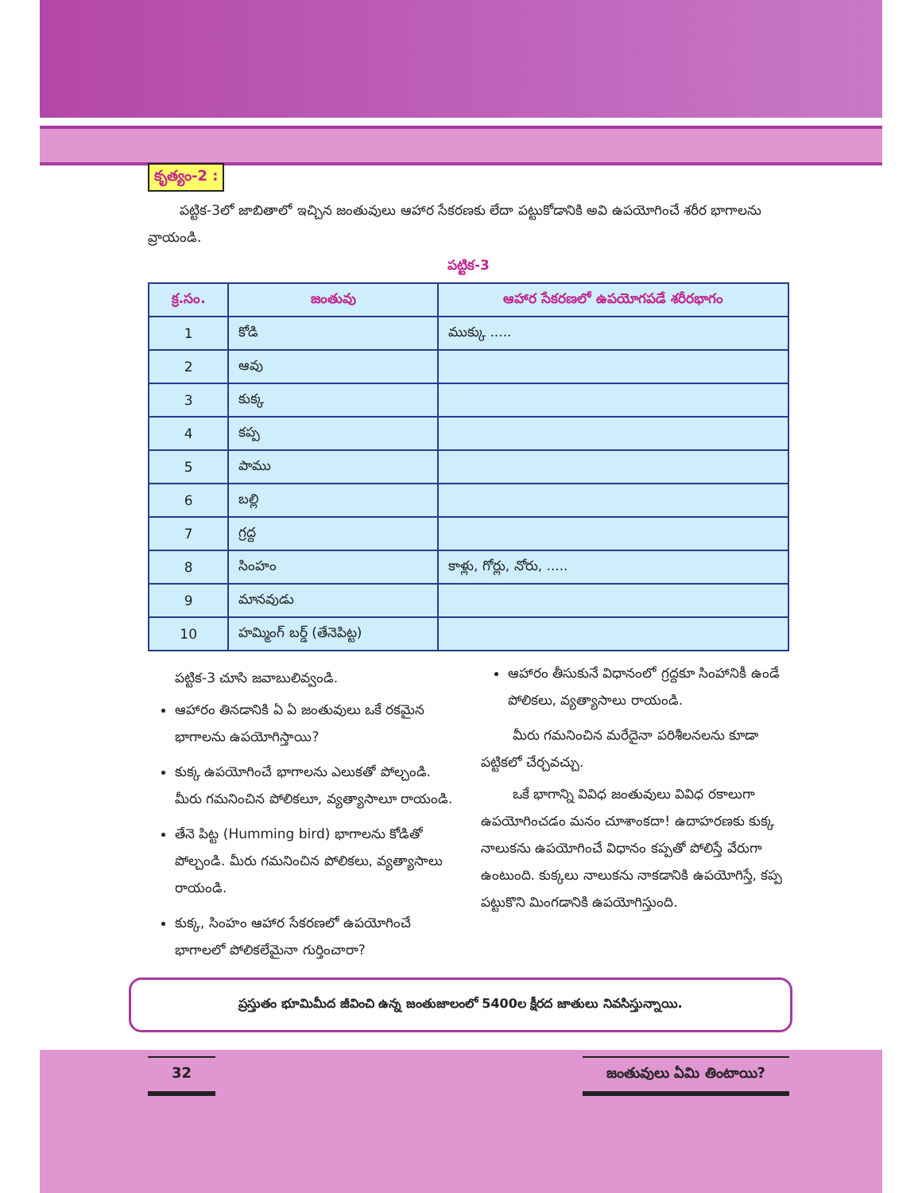కృత్యం-2 :
పట్టిక-3లో జాబితాలో ఇచ్చిన జంతువులు ఆహార సేకరణకు లేదా పట్టుకోడానికి అవి ఉపయోగించే శరీర భాగాలను వ్రాయండి.
పట్టిక-3
| క్ర.సం. | జంతువు | ఆహార సేకరణలో ఉపయోగపడే శరీరభాగం |
| --- | --- | --- |
| 1 | కోడి | ముక్కు ..... |
| 2 | ఆవు | |
| 3 | కుక్క | |
| 4 | కప్ప | |
| 5 | పాము | |
| 6 | బల్లి | |
| 7 | గ్రద్ద | |
| 8 | సింహం | కాళ్లు, గోర్లు, నోరు, ..... |
| 9 | మానవుడు | |
| 10 | హమ్మింగ్ బర్డ్ (తేనెపిట్ట) | |
పట్టిక-3 చూసి జవాబులివ్వండి.
ఆహారం తినడానికి ఏ ఏ జంతువులు ఒకే రకమైన భాగాలను ఉపయోగిస్తాయి?
కుక్క ఉపయోగించే భాగాలను ఎలుకతో పోల్చండి. మీరు గమనించిన పోలికలూ, వ్యత్యాసాలూ రాయండి.
తేనె పిట్ట (Humming bird) భాగాలను కోడితో పోల్చండి. మీరు గమనించిన పోలికలు, వ్యత్యాసాలు రాయండి.
కుక్క, సింహం ఆహార సేకరణలో ఉపయోగించే భాగాలలో పోలికలేమైనా గుర్తించారా?
ఆహారం తీసుకునే విధానంలో గ్రద్దకూ సింహానికీ ఉండే పోలికలు, వ్యత్యాసాలు రాయండి.
మీరు గమనించిన మరేదైనా పరిశీలనలను కూడా పట్టికలో చేర్చవచ్చు.
ఒకే భాగాన్ని వివిధ జంతువులు వివిధ రకాలుగా ఉపయోగించడం మనం చూశాంకదా! ఉదాహరణకు కుక్క నాలుకను ఉపయోగించే విధానం కప్పతో పోలిస్తే వేరుగా ఉంటుంది. కుక్కలు నాలుకను నాకడానికి ఉపయోగిస్తే, కప్ప పట్టుకొని మింగడానికి ఉపయోగిస్తుంది.
ప్రస్తుతం భూమిమీద జీవించి ఉన్న జంతుజాలంలో 5400ల క్షీరద జాతులు నివసిస్తున్నాయి.
32 జంతువులు ఏమి తింటాయి?